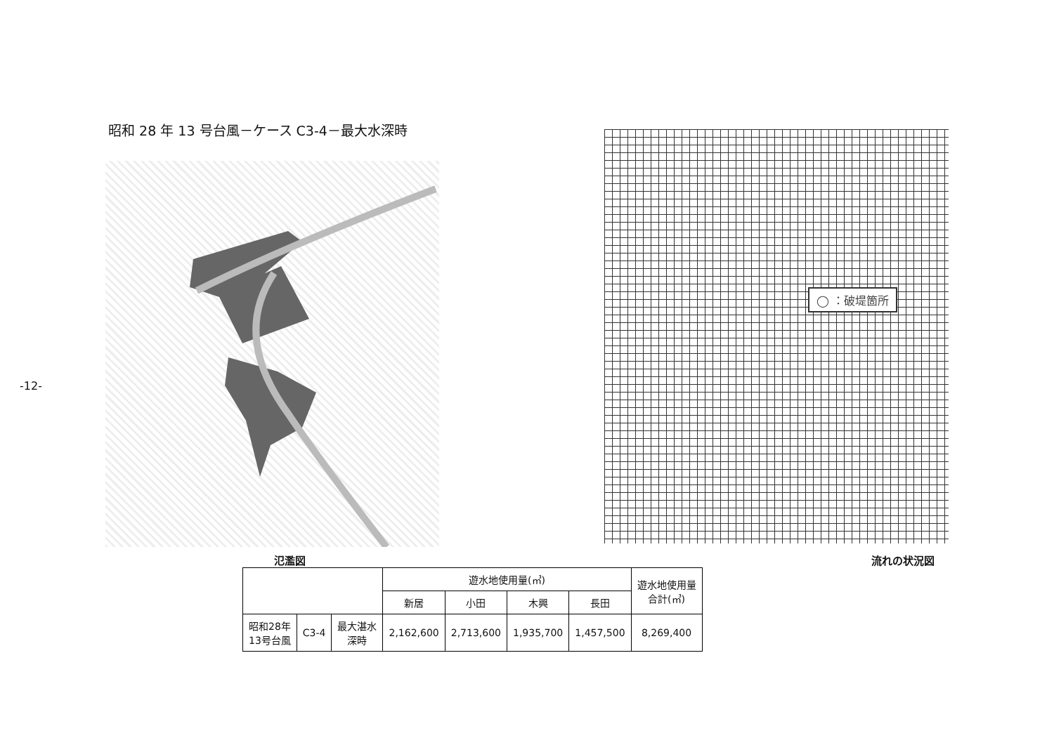-12-
昭和 28 年 13 号台風－ケース C3-4－最大水深時
◯ ：破堤箇所
氾濫図 流れの状況図
| | | | 遊水地使用量(㎥) | | | | 遊水地使用量 合計(㎥) |
| --- | --- | --- | --- | --- | --- | --- | --- |
| | | | 新居 | 小田 | 木興 | 長田 | |
| 昭和28年 13号台風 | C3-4 | 最大湛水 深時 | 2,162,600 | 2,713,600 | 1,935,700 | 1,457,500 | 8,269,400 |